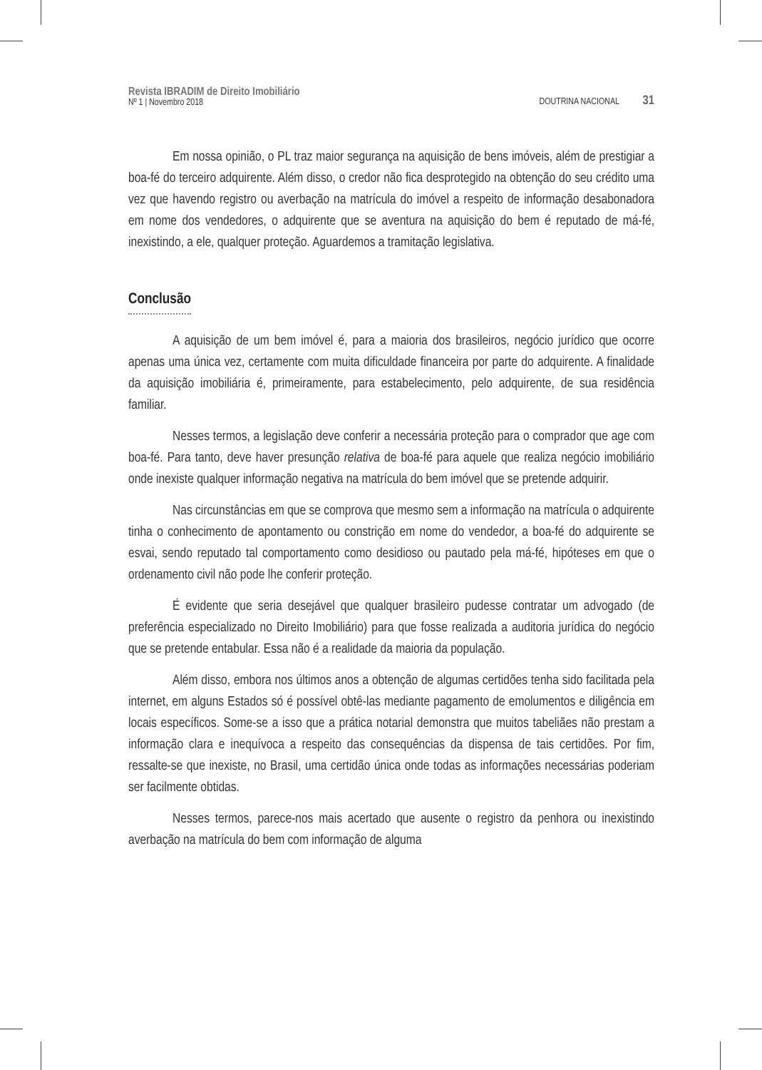Revista IBRADIM de Direito Imobiliário
Nº 1 | Novembro 2018
DOUTRINA NACIONAL 31
Em nossa opinião, o PL traz maior segurança na aquisição de bens imóveis, além de prestigiar a boa-fé do terceiro adquirente. Além disso, o credor não fica desprotegido na obtenção do seu crédito uma vez que havendo registro ou averbação na matrícula do imóvel a respeito de informação desabonadora em nome dos vendedores, o adquirente que se aventura na aquisição do bem é reputado de má-fé, inexistindo, a ele, qualquer proteção. Aguardemos a tramitação legislativa.
Conclusão
A aquisição de um bem imóvel é, para a maioria dos brasileiros, negócio jurídico que ocorre apenas uma única vez, certamente com muita dificuldade financeira por parte do adquirente. A finalidade da aquisição imobiliária é, primeiramente, para estabelecimento, pelo adquirente, de sua residência familiar.
Nesses termos, a legislação deve conferir a necessária proteção para o comprador que age com boa-fé. Para tanto, deve haver presunção relativa de boa-fé para aquele que realiza negócio imobiliário onde inexiste qualquer informação negativa na matrícula do bem imóvel que se pretende adquirir.
Nas circunstâncias em que se comprova que mesmo sem a informação na matrícula o adquirente tinha o conhecimento de apontamento ou constrição em nome do vendedor, a boa-fé do adquirente se esvai, sendo reputado tal comportamento como desidioso ou pautado pela má-fé, hipóteses em que o ordenamento civil não pode lhe conferir proteção.
É evidente que seria desejável que qualquer brasileiro pudesse contratar um advogado (de preferência especializado no Direito Imobiliário) para que fosse realizada a auditoria jurídica do negócio que se pretende entabular. Essa não é a realidade da maioria da população.
Além disso, embora nos últimos anos a obtenção de algumas certidões tenha sido facilitada pela internet, em alguns Estados só é possível obtê-las mediante pagamento de emolumentos e diligência em locais específicos. Some-se a isso que a prática notarial demonstra que muitos tabeliães não prestam a informação clara e inequívoca a respeito das consequências da dispensa de tais certidões. Por fim, ressalte-se que inexiste, no Brasil, uma certidão única onde todas as informações necessárias poderiam ser facilmente obtidas.
Nesses termos, parece-nos mais acertado que ausente o registro da penhora ou inexistindo averbação na matrícula do bem com informação de alguma